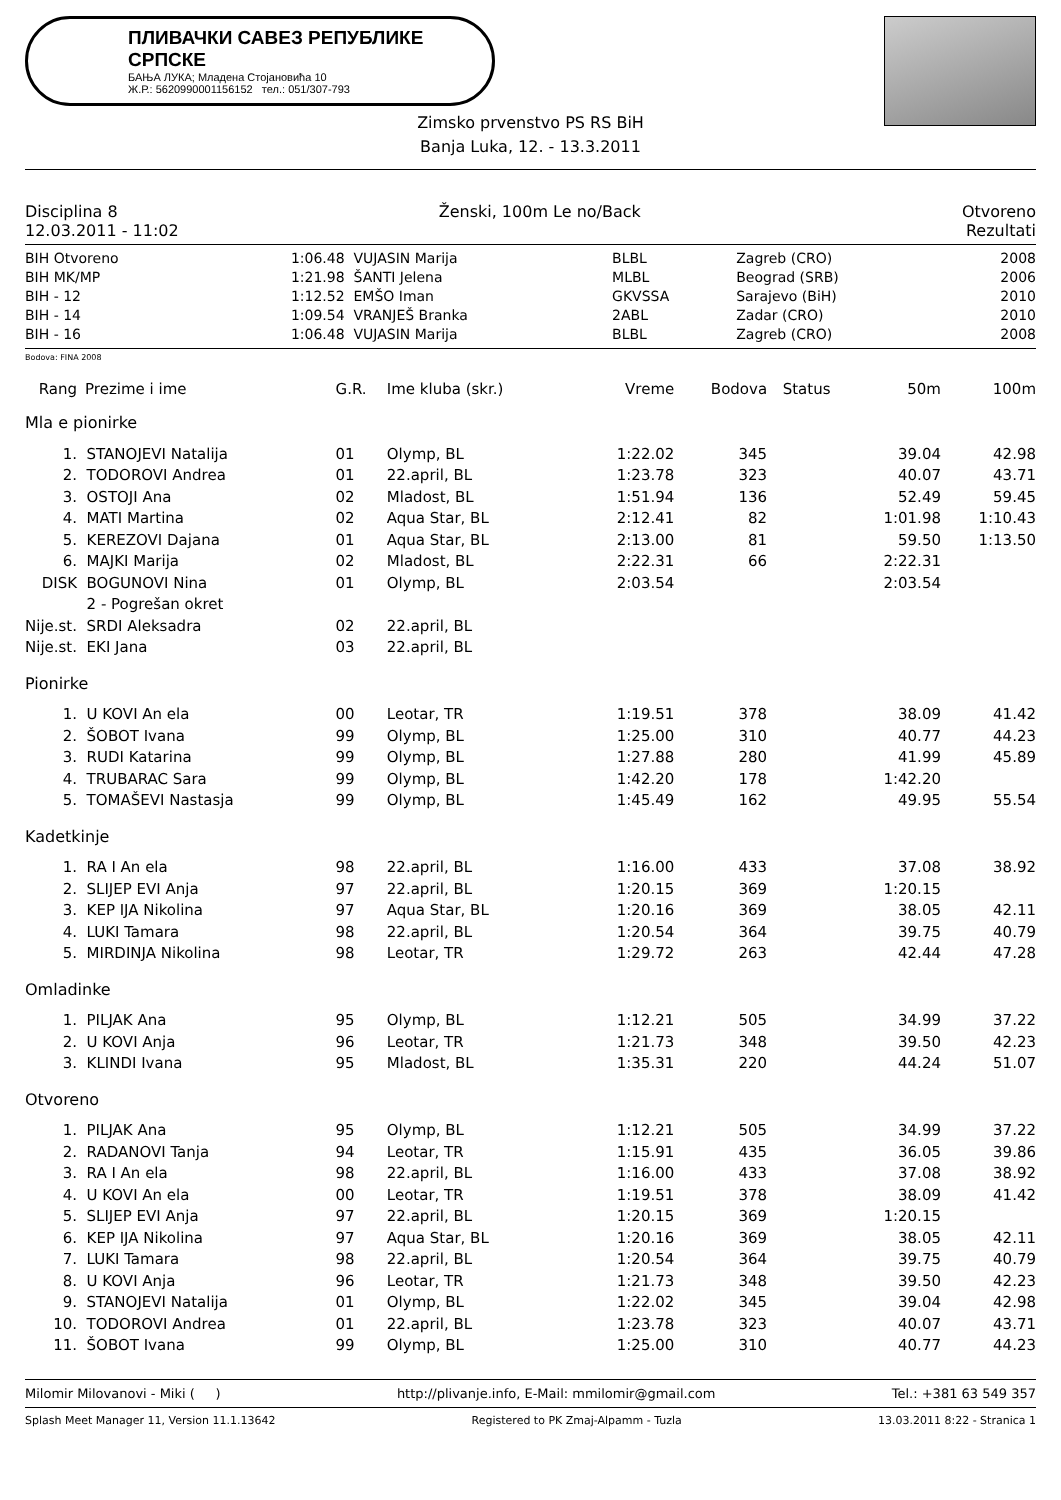ПЛИВАЧКИ САВЕЗ РЕПУБЛИКЕ СРПСКЕ
БАЊА ЛУКА; Младена Стојановића 10
Ж.Р.: 5620990001156152 тел.: 051/307-793
Zimsko prvenstvo PS RS BiH
Banja Luka, 12. - 13.3.2011
Disciplina 8 Ženski, 100m Le no/Back Otvoreno
12.03.2011 - 11:02 Rezultati
| BIH Otvoreno | 1:06.48 | VUJASIN Marija | BLBL | Zagreb (CRO) | 2008 |
| BIH MK/MP | 1:21.98 | ŠANTI Jelena | MLBL | Beograd (SRB) | 2006 |
| BIH - 12 | 1:12.52 | EMŠO Iman | GKVSSA | Sarajevo (BiH) | 2010 |
| BIH - 14 | 1:09.54 | VRANJEŠ Branka | 2ABL | Zadar (CRO) | 2010 |
| BIH - 16 | 1:06.48 | VUJASIN Marija | BLBL | Zagreb (CRO) | 2008 |
Bodova: FINA 2008
| Rang | Prezime i ime | G.R. | Ime kluba (skr.) | Vreme | Bodova | Status | 50m | 100m |
| --- | --- | --- | --- | --- | --- | --- | --- | --- |
| Mla e pionirke | | | | | | | | |
| 1. | STANOJEVI Natalija | 01 | Olymp, BL | 1:22.02 | 345 | | 39.04 | 42.98 |
| 2. | TODOROVI Andrea | 01 | 22.april, BL | 1:23.78 | 323 | | 40.07 | 43.71 |
| 3. | OSTOJI Ana | 02 | Mladost, BL | 1:51.94 | 136 | | 52.49 | 59.45 |
| 4. | MATI Martina | 02 | Aqua Star, BL | 2:12.41 | 82 | | 1:01.98 | 1:10.43 |
| 5. | KEREZOVI Dajana | 01 | Aqua Star, BL | 2:13.00 | 81 | | 59.50 | 1:13.50 |
| 6. | MAJKI Marija | 02 | Mladost, BL | 2:22.31 | 66 | | 2:22.31 | |
| DISK | BOGUNOVI Nina | 01 | Olymp, BL | 2:03.54 | | | 2:03.54 | |
| | 2 - Pogrešan okret | | | | | | | |
| Nije.st. | SRDI Aleksadra | 02 | 22.april, BL | | | | | |
| Nije.st. | EKI Jana | 03 | 22.april, BL | | | | | |
| Pionirke | | | | | | | | |
| 1. | U KOVI An ela | 00 | Leotar, TR | 1:19.51 | 378 | | 38.09 | 41.42 |
| 2. | ŠOBOT Ivana | 99 | Olymp, BL | 1:25.00 | 310 | | 40.77 | 44.23 |
| 3. | RUDI Katarina | 99 | Olymp, BL | 1:27.88 | 280 | | 41.99 | 45.89 |
| 4. | TRUBARAC Sara | 99 | Olymp, BL | 1:42.20 | 178 | | 1:42.20 | |
| 5. | TOMAŠEVI Nastasja | 99 | Olymp, BL | 1:45.49 | 162 | | 49.95 | 55.54 |
| Kadetkinje | | | | | | | | |
| 1. | RA I An ela | 98 | 22.april, BL | 1:16.00 | 433 | | 37.08 | 38.92 |
| 2. | SLIJEP EVI Anja | 97 | 22.april, BL | 1:20.15 | 369 | | 1:20.15 | |
| 3. | KEP IJA Nikolina | 97 | Aqua Star, BL | 1:20.16 | 369 | | 38.05 | 42.11 |
| 4. | LUKI Tamara | 98 | 22.april, BL | 1:20.54 | 364 | | 39.75 | 40.79 |
| 5. | MIRDINJA Nikolina | 98 | Leotar, TR | 1:29.72 | 263 | | 42.44 | 47.28 |
| Omladinke | | | | | | | | |
| 1. | PILJAK Ana | 95 | Olymp, BL | 1:12.21 | 505 | | 34.99 | 37.22 |
| 2. | U KOVI Anja | 96 | Leotar, TR | 1:21.73 | 348 | | 39.50 | 42.23 |
| 3. | KLINDI Ivana | 95 | Mladost, BL | 1:35.31 | 220 | | 44.24 | 51.07 |
| Otvoreno | | | | | | | | |
| 1. | PILJAK Ana | 95 | Olymp, BL | 1:12.21 | 505 | | 34.99 | 37.22 |
| 2. | RADANOVI Tanja | 94 | Leotar, TR | 1:15.91 | 435 | | 36.05 | 39.86 |
| 3. | RA I An ela | 98 | 22.april, BL | 1:16.00 | 433 | | 37.08 | 38.92 |
| 4. | U KOVI An ela | 00 | Leotar, TR | 1:19.51 | 378 | | 38.09 | 41.42 |
| 5. | SLIJEP EVI Anja | 97 | 22.april, BL | 1:20.15 | 369 | | 1:20.15 | |
| 6. | KEP IJA Nikolina | 97 | Aqua Star, BL | 1:20.16 | 369 | | 38.05 | 42.11 |
| 7. | LUKI Tamara | 98 | 22.april, BL | 1:20.54 | 364 | | 39.75 | 40.79 |
| 8. | U KOVI Anja | 96 | Leotar, TR | 1:21.73 | 348 | | 39.50 | 42.23 |
| 9. | STANOJEVI Natalija | 01 | Olymp, BL | 1:22.02 | 345 | | 39.04 | 42.98 |
| 10. | TODOROVI Andrea | 01 | 22.april, BL | 1:23.78 | 323 | | 40.07 | 43.71 |
| 11. | ŠOBOT Ivana | 99 | Olymp, BL | 1:25.00 | 310 | | 40.77 | 44.23 |
Milomir Milovanovi - Miki ( ) http://plivanje.info, E-Mail: mmilomir@gmail.com Tel.: +381 63 549 357
Splash Meet Manager 11, Version 11.1.13642 Registered to PK Zmaj-Alpamm - Tuzla 13.03.2011 8:22 - Stranica 1